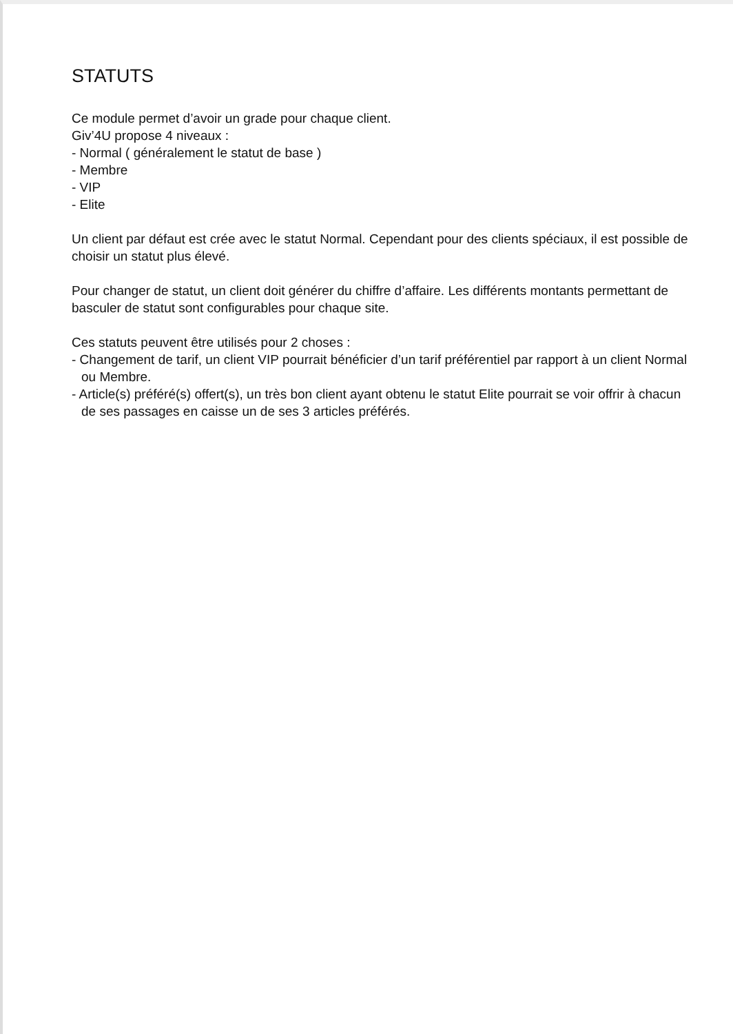STATUTS
Ce module permet d’avoir un grade pour chaque client.
Giv’4U propose 4 niveaux :
- Normal ( généralement le statut de base )
- Membre
- VIP
- Elite
Un client par défaut est crée avec le statut Normal. Cependant pour des clients spéciaux, il est possible de choisir un statut plus élevé.
Pour changer de statut, un client doit générer du chiffre d’affaire. Les différents montants permettant de basculer de statut sont configurables pour chaque site.
Ces statuts peuvent être utilisés pour 2 choses :
- Changement de tarif, un client VIP pourrait bénéficier d’un tarif préférentiel par rapport à un client Normal ou Membre.
- Article(s) préféré(s) offert(s), un très bon client ayant obtenu le statut Elite pourrait se voir offrir à chacun de ses passages en caisse un de ses 3 articles préférés.